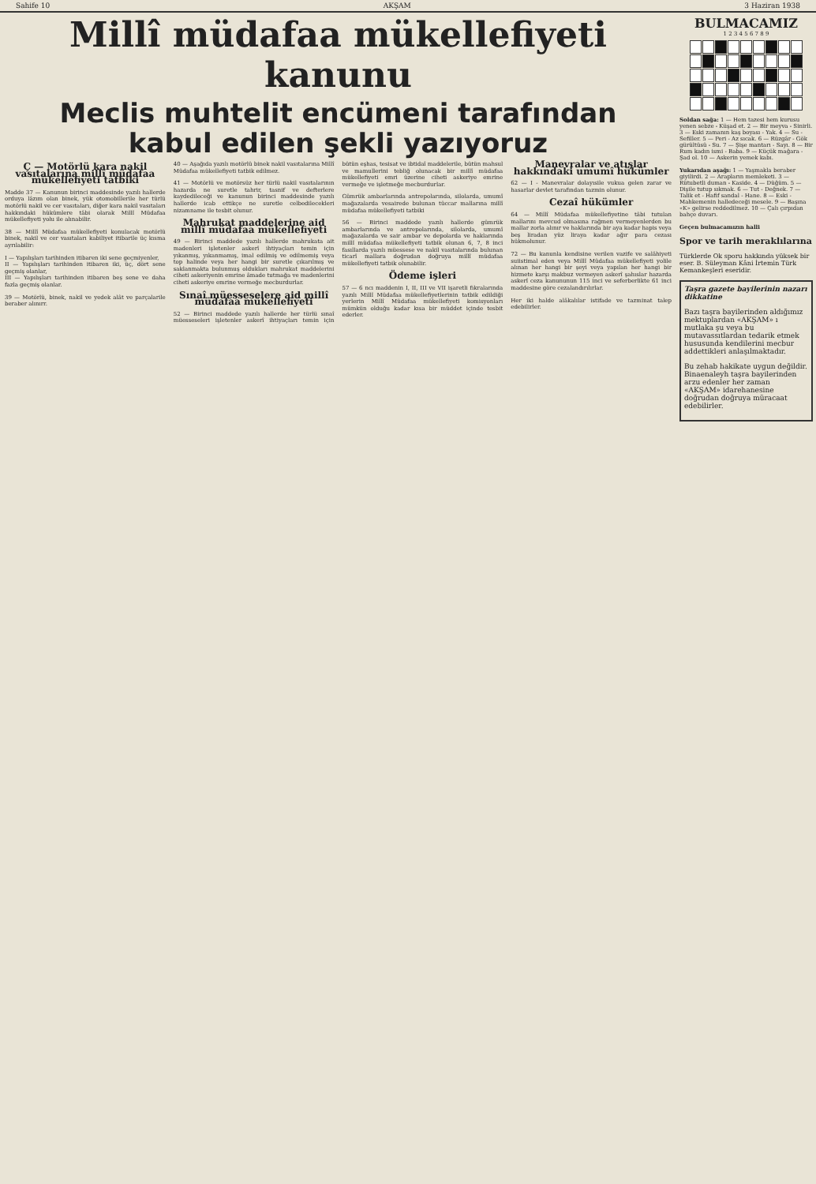Sahife 10 AKŞAM 3 Haziran 1938
Millî müdafaa mükellefiyeti kanunu
Meclis muhtelit encümeni tarafından
kabul edilen şekli yazıyoruz
Ç — Motörlü kara nakil vasıtalarına millî müdafaa mükellefiyeti tatbiki
Madde 37 — Kanunun birinci maddesinde yazılı hallerde orduya lâzım olan binek, yük otomobillerile her türlü motörlü nakil ve cer vasıtaları, diğer kara nakil vasıtaları hakkındaki hükümlere tâbi olarak Millî Müdafaa mükellefiyeti yolu ile alınabilir.
38 — Millî Müdafaa mükellefiyeti konulacak motörlü binek, nakil ve cer vasıtaları kabiliyet itibarile üç kısma ayrılabilir:
I — Yapılışları tarihinden itibaren iki sene geçmiyenler,
II — Yapılışları tarihinden itibaren iki, üç, dört sene geçmiş olanlar,
III — Yapılışları tarihinden itibaren beş sene ve daha fazla geçmiş olanlar.
39 — Motörlü, binek, nakil ve yedek alât ve parçalarile beraber alınırr.
40 — Aşağıda yazılı motörlü binek nakil vasıtalarına Millî Müdafaa mükellefiyeti tatbik edilmez.
41 — Motörlü ve motörsüz her türlü nakil vasıtalarının hazarda ne suretle tahrir, tasnif ve defterlere kaydedileceği ve kanunun birinci maddesinde yazılı hallerde icab ettikçe ne suretle celbedilecekleri nizamname ile tesbit olunur.
Mahrukat maddelerine aid millî müdafaa mükellefiyeti
49 — Birinci maddede yazılı hallerde mahrukata ait madenleri işletenler askerî ihtiyaçları temin için yıkanmış, yıkanmamış, imal edilmiş ve edilmemiş veya top halinde veya her hangi bir suretle çıkarılmış ve saklanmakta bulunmuş oldukları mahrukat maddelerini ciheti askeriyenin emrine âmade tutmağa ve madenlerini ciheti askeriye emrine vermeğe mecburdurlar.
Sınaî müesseselere aid millî müdafaa mükellefiyeti
52 — Birinci maddede yazılı hallerde her türlü sınaî müesseseleri işletenler askerî ihtiyaçları temin için bütün eşhas, tesisat ve ibtidaî maddelerile, bütün mahsul ve mamullerini tebliğ olunacak bir millî müdafaa mükellefiyeti emri üzerine ciheti askeriye emrine vermeğe ve işletmeğe mecburdurlar.
Gümrük ambarlarında antrepolarında, silolarda, umumî mağazalarda vesairede bulunan tüccar mallarına millî müdafaa mükellefiyeti tatbiki
56 — Birinci maddede yazılı hallerde gümrük ambarlarında ve antrepolarında, silolarda, umumî mağazalarda ve sair ambar ve depolarda ve haklarında millî müdafaa mükellefiyeti tatbik olunan 6, 7, 8 inci fasıllarda yazılı müessese ve nakil vasıtalarında bulunan ticarî mallara doğrudan doğruya millî müdafaa mükellefiyeti tatbik olunabilir.
Ödeme işleri
57 — 6 ncı maddenin I, II, III ve VII işaretli fıkralarında yazılı Millî Müdafaa mükellefiyetlerinin tatbik edildiği yerlerin Millî Müdafaa mükellefiyeti komisyonları mümkün olduğu kadar kısa bir müddet içinde tesbit ederler.
Manevralar ve atışlar hakkındaki umumî hükümler
62 — I - Manevralar dolayısile vukua gelen zarar ve hasarlar devlet tarafından tazmin olunur.
Cezaî hükümler
64 — Millî Müdafaa mükellefiyetine tâbi tutulan mallarını mevcud olmasına rağmen vermeyenlerden bu mallar zorla alınır ve haklarında bir aya kadar hapis veya beş liradan yüz liraya kadar ağır para cezası hükmolunur.
72 — Bu kanunla kendisine verilen vazife ve salâhiyeti suiistimal eden veya Millî Müdafaa mükellefiyeti yolile alınan her hangi bir şeyi veya yapılan her hangi bir hizmete karşı makbuz vermeyen askerî şahıslar hazarda askerî ceza kanununun 115 inci ve seferberlikte 61 inci maddesine göre cezalandırılırlar.
Her iki halde alâkalılar istifade ve tazminat talep edebilirler.
BULMACAMIZ
1 2 3 4 5 6 7 8 9
Soldan sağa: 1 — Hem tazesi hem kurusu yenen sebze - Küşad et. 2 — Bir meyva - Sinirli. 3 — Eski zamanın kaş boyası - Yak. 4 — Su - Sefiller. 5 — Peri - Az sıcak. 6 — Rüzgâr - Gök gürültüsü - Su. 7 — Şişe mantarı - Sayı. 8 — Bir Rum kadın ismi - Baba. 9 — Küçük mağara - Şad ol. 10 — Askerin yemek kabı.
Yukarıdan aşağı: 1 — Yaşmakla beraber giyilirdi. 2 — Arapların memleketi. 3 — Rütubetli duman - Kaside. 4 — Düğüm. 5 — Dişile tutup sıkmak. 6 — Tut - Değnek. 7 — Talik et - Hafif sandal - Hane. 8 — Eski - Mahkemenin halledeceği mesele. 9 — Başına «K» gelirse reddedilmez. 10 — Çalı çırpıdan bahçe duvarı.
Geçen bulmacamızın halli
Spor ve tarih meraklılarına
Türklerde Ok sporu hakkında yüksek bir eser. B. Süleyman Kâni İrtemin Türk Kemankeşleri eseridir.
Taşra gazete bayilerinin nazarı dikkatine
Bazı taşra bayilerinden aldığımız mektuplardan «AKŞAM» ı mutlaka şu veya bu mutavassıtlardan tedarik etmek hususunda kendilerini mecbur addettikleri anlaşılmaktadır.
Bu zehab hakikate uygun değildir. Binaenaleyh taşra bayilerinden arzu edenler her zaman «AKŞAM» idarehanesine doğrudan doğruya müracaat edebilirler.